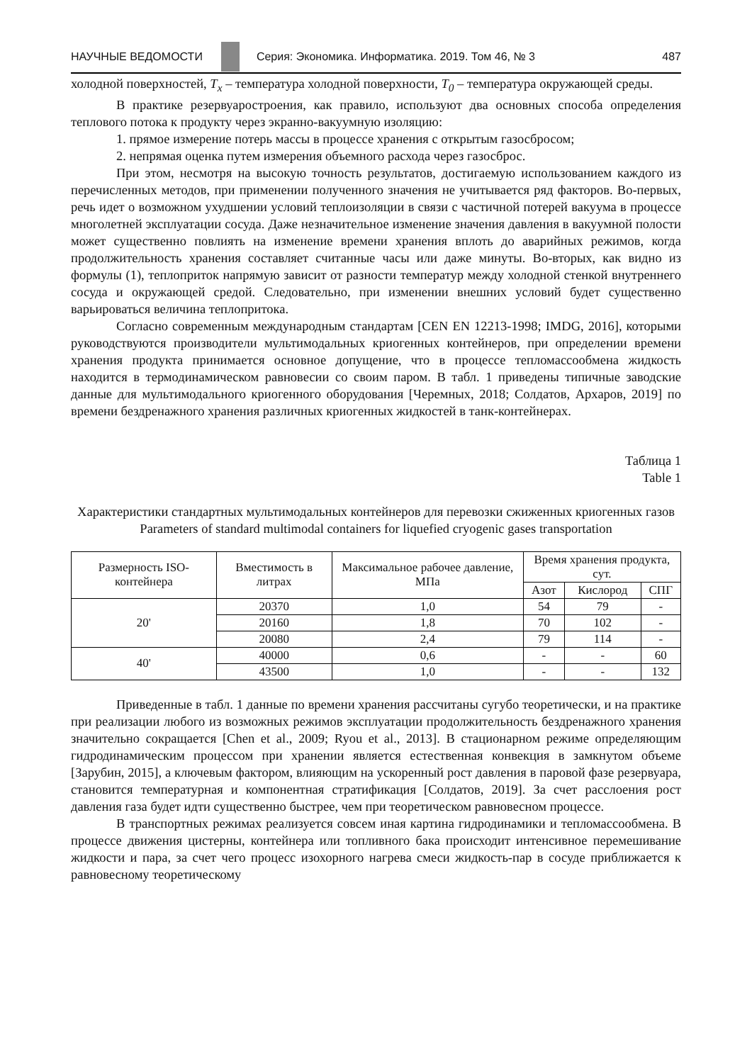НАУЧНЫЕ ВЕДОМОСТИ
Серия: Экономика. Информатика. 2019. Том 46, № 3 487
холодной поверхностей, T<sub>x</sub> – температура холодной поверхности, T<sub>0</sub> – температура окружающей среды.
В практике резервуаростроения, как правило, используют два основных способа определения теплового потока к продукту через экранно-вакуумную изоляцию:
1. прямое измерение потерь массы в процессе хранения с открытым газосбросом;
2. непрямая оценка путем измерения объемного расхода через газосброс.
При этом, несмотря на высокую точность результатов, достигаемую использованием каждого из перечисленных методов, при применении полученного значения не учитывается ряд факторов. Во-первых, речь идет о возможном ухудшении условий теплоизоляции в связи с частичной потерей вакуума в процессе многолетней эксплуатации сосуда. Даже незначительное изменение значения давления в вакуумной полости может существенно повлиять на изменение времени хранения вплоть до аварийных режимов, когда продолжительность хранения составляет считанные часы или даже минуты. Во-вторых, как видно из формулы (1), теплоприток напрямую зависит от разности температур между холодной стенкой внутреннего сосуда и окружающей средой. Следовательно, при изменении внешних условий будет существенно варьироваться величина теплопритока.
Согласно современным международным стандартам [CEN EN 12213-1998; IMDG, 2016], которыми руководствуются производители мультимодальных криогенных контейнеров, при определении времени хранения продукта принимается основное допущение, что в процессе тепломассообмена жидкость находится в термодинамическом равновесии со своим паром. В табл. 1 приведены типичные заводские данные для мультимодального криогенного оборудования [Черемных, 2018; Солдатов, Архаров, 2019] по времени бездренажного хранения различных криогенных жидкостей в танк-контейнерах.
Таблица 1
Table 1
Характеристики стандартных мультимодальных контейнеров для перевозки сжиженных криогенных газов
Parameters of standard multimodal containers for liquefied cryogenic gases transportation
| Размерность ISO-контейнера | Вместимость в литрах | Максимальное рабочее давление, МПа | Время хранения продукта, сут. | | |
| --- | --- | --- | --- | --- | --- |
| | | | Азот | Кислород | СПГ |
| 20' | 20370 | 1,0 | 54 | 79 | - |
| | 20160 | 1,8 | 70 | 102 | - |
| | 20080 | 2,4 | 79 | 114 | - |
| 40' | 40000 | 0,6 | - | - | 60 |
| | 43500 | 1,0 | - | - | 132 |
Приведенные в табл. 1 данные по времени хранения рассчитаны сугубо теоретически, и на практике при реализации любого из возможных режимов эксплуатации продолжительность бездренажного хранения значительно сокращается [Chen et al., 2009; Ryou et al., 2013]. В стационарном режиме определяющим гидродинамическим процессом при хранении является естественная конвекция в замкнутом объеме [Зарубин, 2015], а ключевым фактором, влияющим на ускоренный рост давления в паровой фазе резервуара, становится температурная и компонентная стратификация [Солдатов, 2019]. За счет расслоения рост давления газа будет идти существенно быстрее, чем при теоретическом равновесном процессе.
В транспортных режимах реализуется совсем иная картина гидродинамики и тепломассообмена. В процессе движения цистерны, контейнера или топливного бака происходит интенсивное перемешивание жидкости и пара, за счет чего процесс изохорного нагрева смеси жидкость-пар в сосуде приближается к равновесному теоретическому